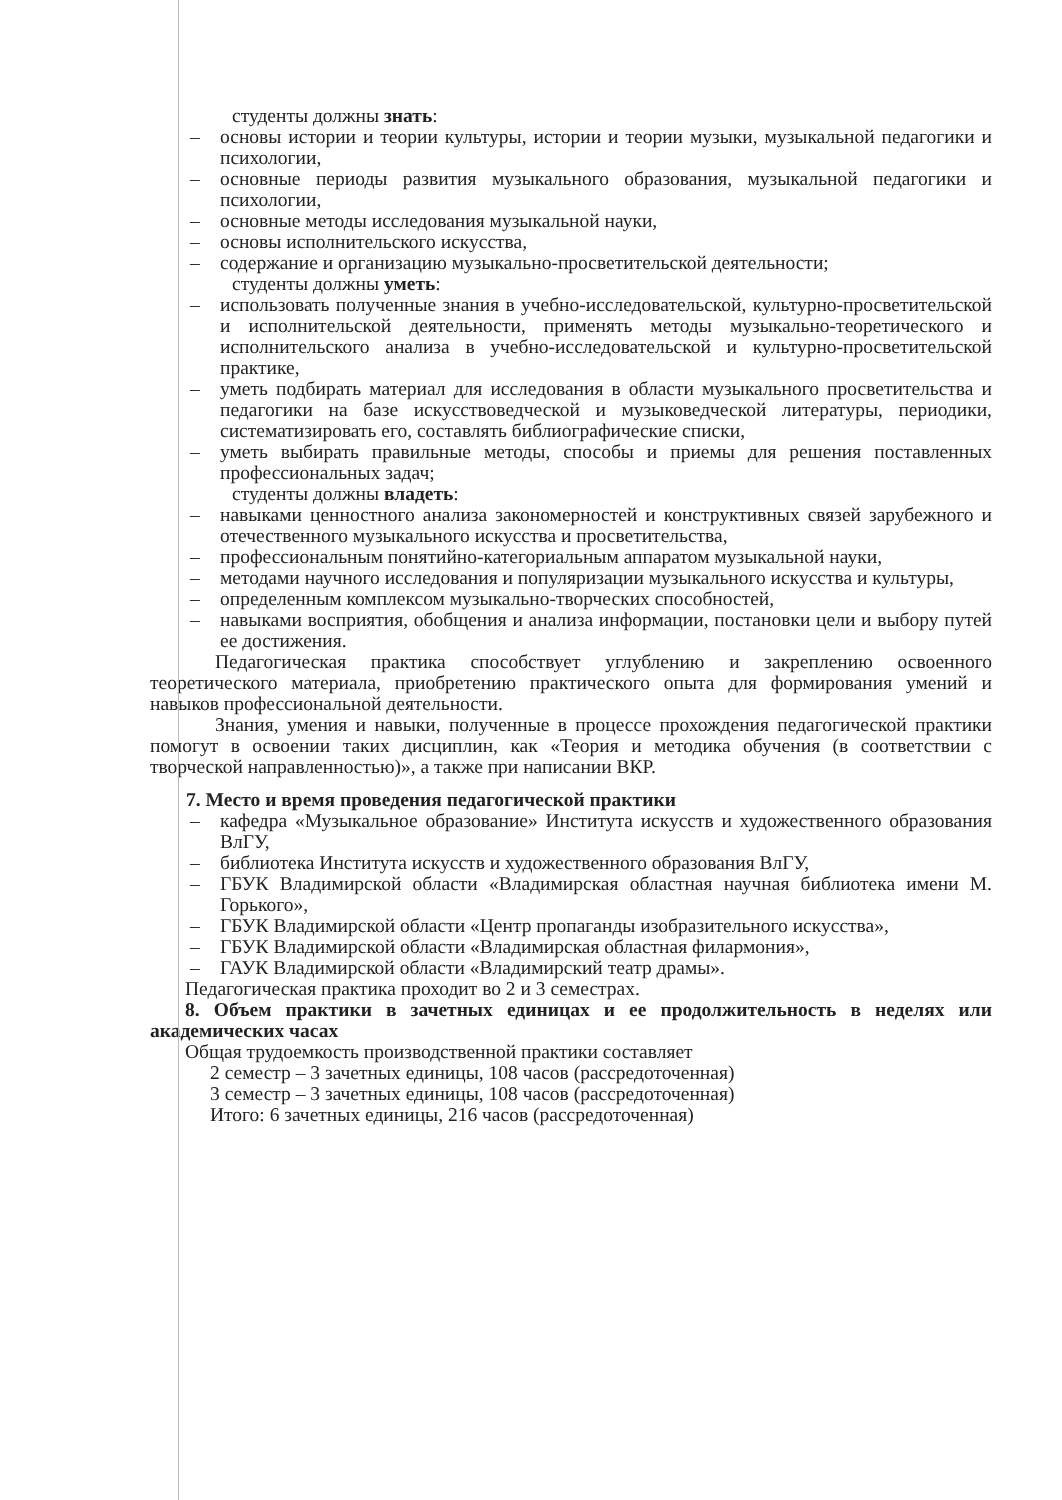студенты должны знать:
– основы истории и теории культуры, истории и теории музыки, музыкальной педагогики и психологии,
– основные периоды развития музыкального образования, музыкальной педагогики и психологии,
– основные методы исследования музыкальной науки,
– основы исполнительского искусства,
– содержание и организацию музыкально-просветительской деятельности;
студенты должны уметь:
– использовать полученные знания в учебно-исследовательской, культурно-просветительской и исполнительской деятельности, применять методы музыкально-теоретического и исполнительского анализа в учебно-исследовательской и культурно-просветительской практике,
– уметь подбирать материал для исследования в области музыкального просветительства и педагогики на базе искусствоведческой и музыковедческой литературы, периодики, систематизировать его, составлять библиографические списки,
– уметь выбирать правильные методы, способы и приемы для решения поставленных профессиональных задач;
студенты должны владеть:
– навыками ценностного анализа закономерностей и конструктивных связей зарубежного и отечественного музыкального искусства и просветительства,
– профессиональным понятийно-категориальным аппаратом музыкальной науки,
– методами научного исследования и популяризации музыкального искусства и культуры,
– определенным комплексом музыкально-творческих способностей,
– навыками восприятия, обобщения и анализа информации, постановки цели и выбору путей ее достижения.
Педагогическая практика способствует углублению и закреплению освоенного теоретического материала, приобретению практического опыта для формирования умений и навыков профессиональной деятельности.
Знания, умения и навыки, полученные в процессе прохождения педагогической практики помогут в освоении таких дисциплин, как «Теория и методика обучения (в соответствии с творческой направленностью)», а также при написании ВКР.
7. Место и время проведения педагогической практики
– кафедра «Музыкальное образование» Института искусств и художественного образования ВлГУ,
– библиотека Института искусств и художественного образования ВлГУ,
– ГБУК Владимирской области «Владимирская областная научная библиотека имени М. Горького»,
– ГБУК Владимирской области «Центр пропаганды изобразительного искусства»,
– ГБУК Владимирской области «Владимирская областная филармония»,
– ГАУК Владимирской области «Владимирский театр драмы».
Педагогическая практика проходит во 2 и 3 семестрах.
8. Объем практики в зачетных единицах и ее продолжительность в неделях или академических часах
Общая трудоемкость производственной практики составляет
2 семестр – 3 зачетных единицы, 108 часов (рассредоточенная)
3 семестр – 3 зачетных единицы, 108 часов (рассредоточенная)
Итого: 6 зачетных единицы, 216 часов (рассредоточенная)